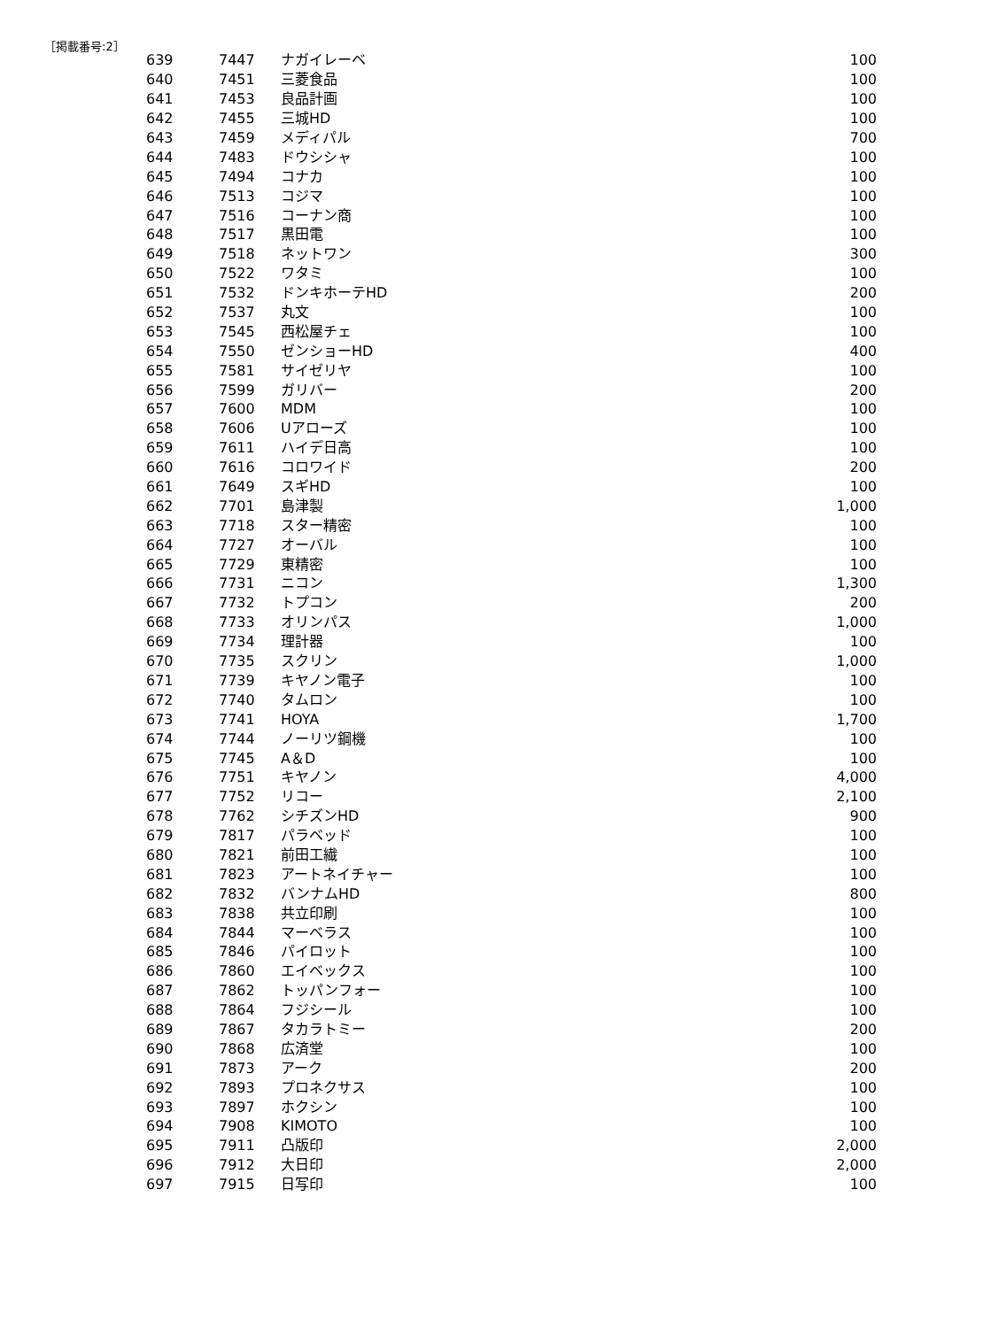［掲載番号:2］
| 639 | 7447 | ナガイレーベ | 100 |
| 640 | 7451 | 三菱食品 | 100 |
| 641 | 7453 | 良品計画 | 100 |
| 642 | 7455 | 三城HD | 100 |
| 643 | 7459 | メディパル | 700 |
| 644 | 7483 | ドウシシャ | 100 |
| 645 | 7494 | コナカ | 100 |
| 646 | 7513 | コジマ | 100 |
| 647 | 7516 | コーナン商 | 100 |
| 648 | 7517 | 黒田電 | 100 |
| 649 | 7518 | ネットワン | 300 |
| 650 | 7522 | ワタミ | 100 |
| 651 | 7532 | ドンキホーテHD | 200 |
| 652 | 7537 | 丸文 | 100 |
| 653 | 7545 | 西松屋チェ | 100 |
| 654 | 7550 | ゼンショーHD | 400 |
| 655 | 7581 | サイゼリヤ | 100 |
| 656 | 7599 | ガリバー | 200 |
| 657 | 7600 | MDM | 100 |
| 658 | 7606 | Uアローズ | 100 |
| 659 | 7611 | ハイデ日高 | 100 |
| 660 | 7616 | コロワイド | 200 |
| 661 | 7649 | スギHD | 100 |
| 662 | 7701 | 島津製 | 1,000 |
| 663 | 7718 | スター精密 | 100 |
| 664 | 7727 | オーバル | 100 |
| 665 | 7729 | 東精密 | 100 |
| 666 | 7731 | ニコン | 1,300 |
| 667 | 7732 | トプコン | 200 |
| 668 | 7733 | オリンパス | 1,000 |
| 669 | 7734 | 理計器 | 100 |
| 670 | 7735 | スクリン | 1,000 |
| 671 | 7739 | キヤノン電子 | 100 |
| 672 | 7740 | タムロン | 100 |
| 673 | 7741 | HOYA | 1,700 |
| 674 | 7744 | ノーリツ鋼機 | 100 |
| 675 | 7745 | A＆D | 100 |
| 676 | 7751 | キヤノン | 4,000 |
| 677 | 7752 | リコー | 2,100 |
| 678 | 7762 | シチズンHD | 900 |
| 679 | 7817 | パラベッド | 100 |
| 680 | 7821 | 前田工繊 | 100 |
| 681 | 7823 | アートネイチャー | 100 |
| 682 | 7832 | バンナムHD | 800 |
| 683 | 7838 | 共立印刷 | 100 |
| 684 | 7844 | マーベラス | 100 |
| 685 | 7846 | パイロット | 100 |
| 686 | 7860 | エイベックス | 100 |
| 687 | 7862 | トッパンフォー | 100 |
| 688 | 7864 | フジシール | 100 |
| 689 | 7867 | タカラトミー | 200 |
| 690 | 7868 | 広済堂 | 100 |
| 691 | 7873 | アーク | 200 |
| 692 | 7893 | プロネクサス | 100 |
| 693 | 7897 | ホクシン | 100 |
| 694 | 7908 | KIMOTO | 100 |
| 695 | 7911 | 凸版印 | 2,000 |
| 696 | 7912 | 大日印 | 2,000 |
| 697 | 7915 | 日写印 | 100 |